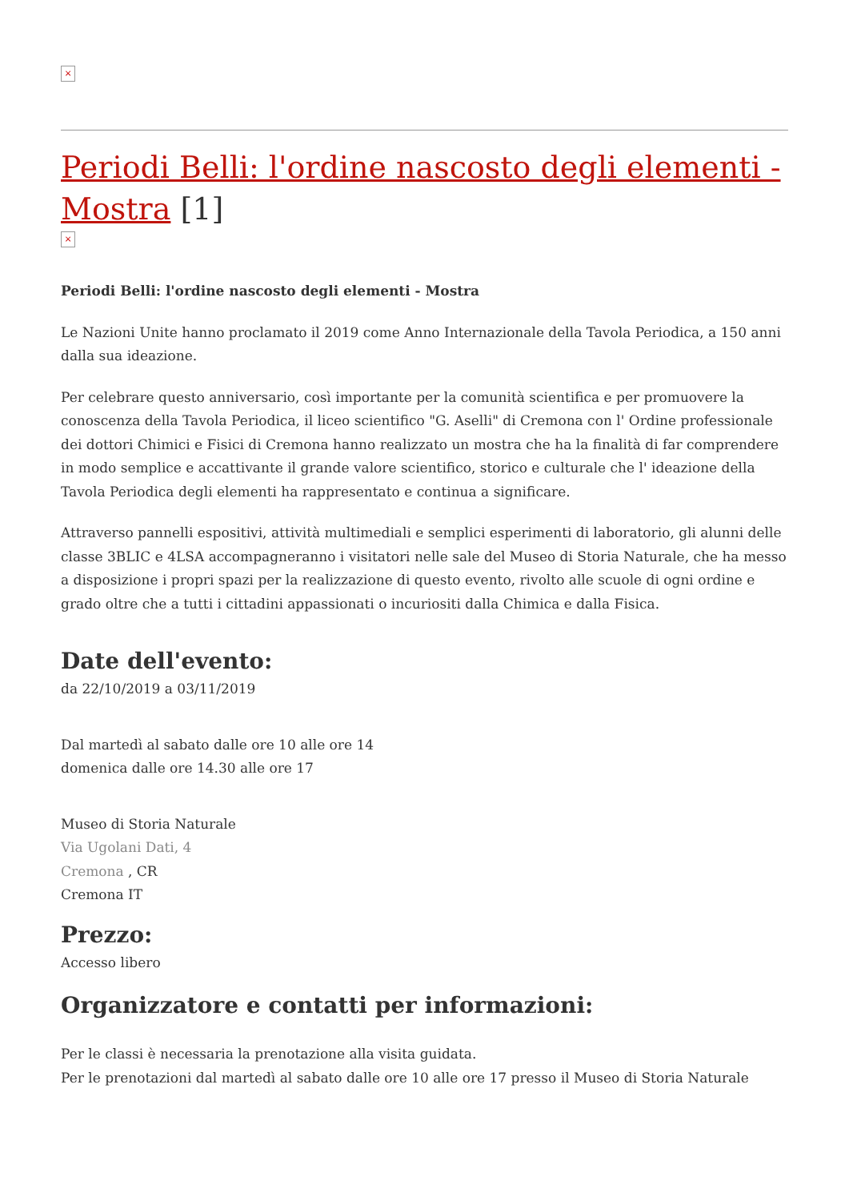×
Periodi Belli: l'ordine nascosto degli elementi - Mostra [1]
×
Periodi Belli: l'ordine nascosto degli elementi - Mostra
Le Nazioni Unite hanno proclamato il 2019 come Anno Internazionale della Tavola Periodica, a 150 anni dalla sua ideazione.
Per celebrare questo anniversario, così importante per la comunità scientifica e per promuovere la conoscenza della Tavola Periodica, il liceo scientifico "G. Aselli" di Cremona con l' Ordine professionale dei dottori Chimici e Fisici di Cremona hanno realizzato un mostra che ha la finalità di far comprendere in modo semplice e accattivante il grande valore scientifico, storico e culturale che l' ideazione della Tavola Periodica degli elementi ha rappresentato e continua a significare.
Attraverso pannelli espositivi, attività multimediali e semplici esperimenti di laboratorio, gli alunni delle classe 3BLIC e 4LSA accompagneranno i visitatori nelle sale del Museo di Storia Naturale, che ha messo a disposizione i propri spazi per la realizzazione di questo evento, rivolto alle scuole di ogni ordine e grado oltre che a tutti i cittadini appassionati o incuriositi dalla Chimica e dalla Fisica.
Date dell'evento:
da 22/10/2019 a 03/11/2019
Dal martedì al sabato dalle ore 10 alle ore 14
domenica dalle ore 14.30 alle ore 17
Museo di Storia Naturale
Via Ugolani Dati, 4
Cremona , CR
Cremona IT
Prezzo:
Accesso libero
Organizzatore e contatti per informazioni:
Per le classi è necessaria la prenotazione alla visita guidata.
Per le prenotazioni dal martedì al sabato dalle ore 10 alle ore 17 presso il Museo di Storia Naturale